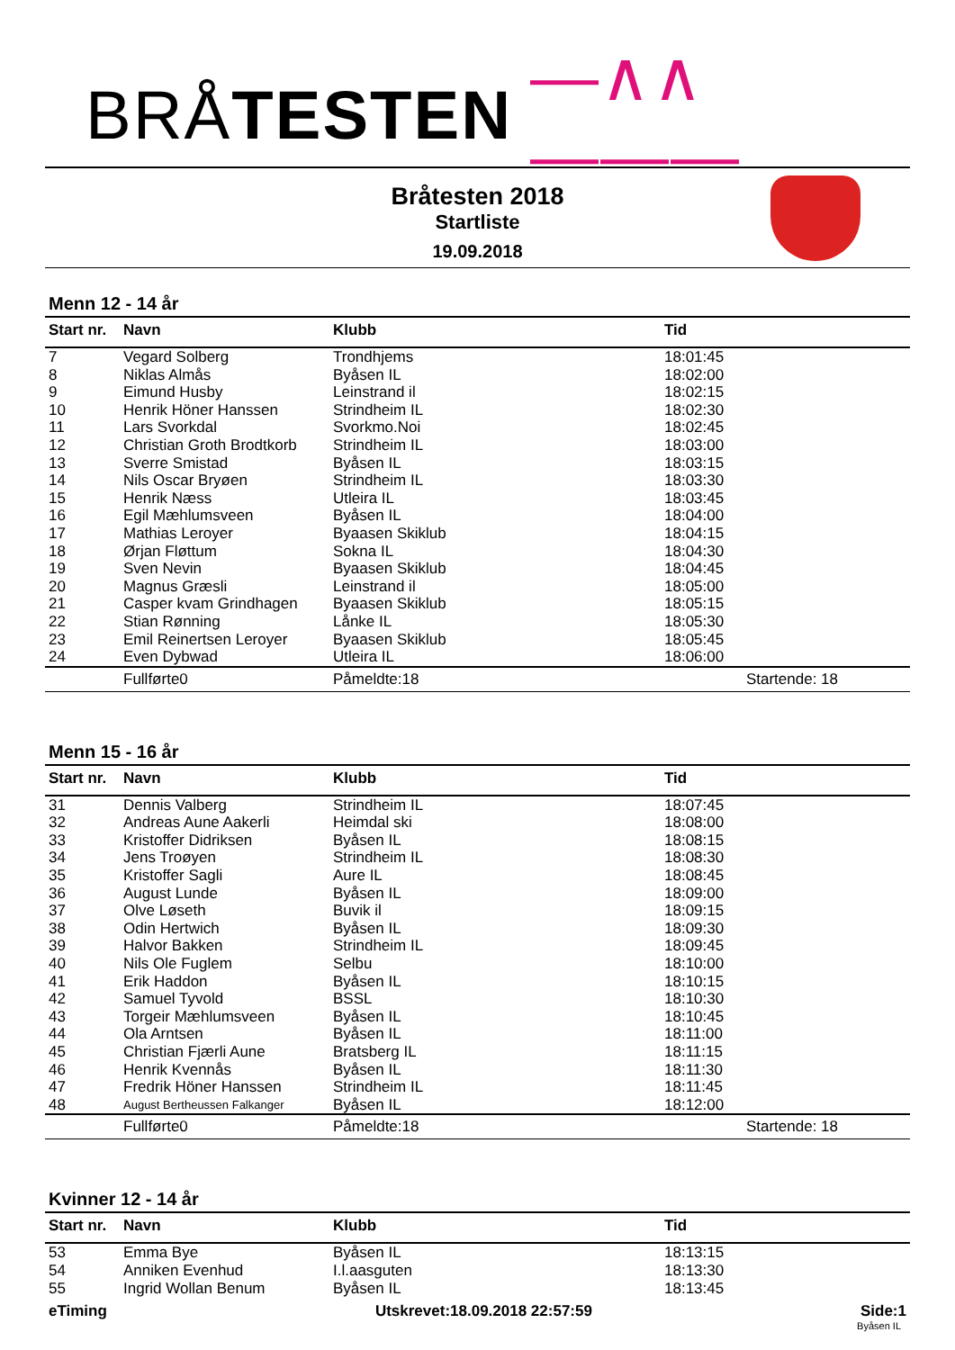BRÅ TESTEN —∧∧———
Bråtesten 2018
Startliste
19.09.2018
Menn 12 - 14 år
| Start nr. | Navn | Klubb | Tid |
| --- | --- | --- | --- |
| 7 | Vegard Solberg | Trondhjems | 18:01:45 |
| 8 | Niklas Almås | Byåsen IL | 18:02:00 |
| 9 | Eimund Husby | Leinstrand il | 18:02:15 |
| 10 | Henrik Höner Hanssen | Strindheim IL | 18:02:30 |
| 11 | Lars Svorkdal | Svorkmo.Noi | 18:02:45 |
| 12 | Christian Groth Brodtkorb | Strindheim IL | 18:03:00 |
| 13 | Sverre Smistad | Byåsen IL | 18:03:15 |
| 14 | Nils Oscar Bryøen | Strindheim IL | 18:03:30 |
| 15 | Henrik Næss | Utleira IL | 18:03:45 |
| 16 | Egil Mæhlumsveen | Byåsen IL | 18:04:00 |
| 17 | Mathias Leroyer | Byaasen Skiklub | 18:04:15 |
| 18 | Ørjan Fløttum | Sokna IL | 18:04:30 |
| 19 | Sven Nevin | Byaasen Skiklub | 18:04:45 |
| 20 | Magnus Græsli | Leinstrand il | 18:05:00 |
| 21 | Casper kvam Grindhagen | Byaasen Skiklub | 18:05:15 |
| 22 | Stian Rønning | Lånke IL | 18:05:30 |
| 23 | Emil Reinertsen Leroyer | Byaasen Skiklub | 18:05:45 |
| 24 | Even Dybwad | Utleira IL | 18:06:00 |
| | Fullførte0 | Påmeldte:18 | Startende: 18 |
Menn 15 - 16 år
| Start nr. | Navn | Klubb | Tid |
| --- | --- | --- | --- |
| 31 | Dennis Valberg | Strindheim IL | 18:07:45 |
| 32 | Andreas Aune Aakerli | Heimdal ski | 18:08:00 |
| 33 | Kristoffer Didriksen | Byåsen IL | 18:08:15 |
| 34 | Jens Troøyen | Strindheim IL | 18:08:30 |
| 35 | Kristoffer Sagli | Aure IL | 18:08:45 |
| 36 | August Lunde | Byåsen IL | 18:09:00 |
| 37 | Olve Løseth | Buvik il | 18:09:15 |
| 38 | Odin Hertwich | Byåsen IL | 18:09:30 |
| 39 | Halvor Bakken | Strindheim IL | 18:09:45 |
| 40 | Nils Ole Fuglem | Selbu | 18:10:00 |
| 41 | Erik Haddon | Byåsen IL | 18:10:15 |
| 42 | Samuel Tyvold | BSSL | 18:10:30 |
| 43 | Torgeir Mæhlumsveen | Byåsen IL | 18:10:45 |
| 44 | Ola Arntsen | Byåsen IL | 18:11:00 |
| 45 | Christian Fjærli Aune | Bratsberg IL | 18:11:15 |
| 46 | Henrik Kvennås | Byåsen IL | 18:11:30 |
| 47 | Fredrik Höner Hanssen | Strindheim IL | 18:11:45 |
| 48 | August Bertheussen Falkanger | Byåsen IL | 18:12:00 |
| | Fullførte0 | Påmeldte:18 | Startende: 18 |
Kvinner 12 - 14 år
| Start nr. | Navn | Klubb | Tid |
| --- | --- | --- | --- |
| 53 | Emma Bye | Byåsen IL | 18:13:15 |
| 54 | Anniken Evenhud | I.l.aasguten | 18:13:30 |
| 55 | Ingrid Wollan Benum | Byåsen IL | 18:13:45 |
eTiming Utskrevet:18.09.2018 22:57:59 Side:1
Byåsen IL